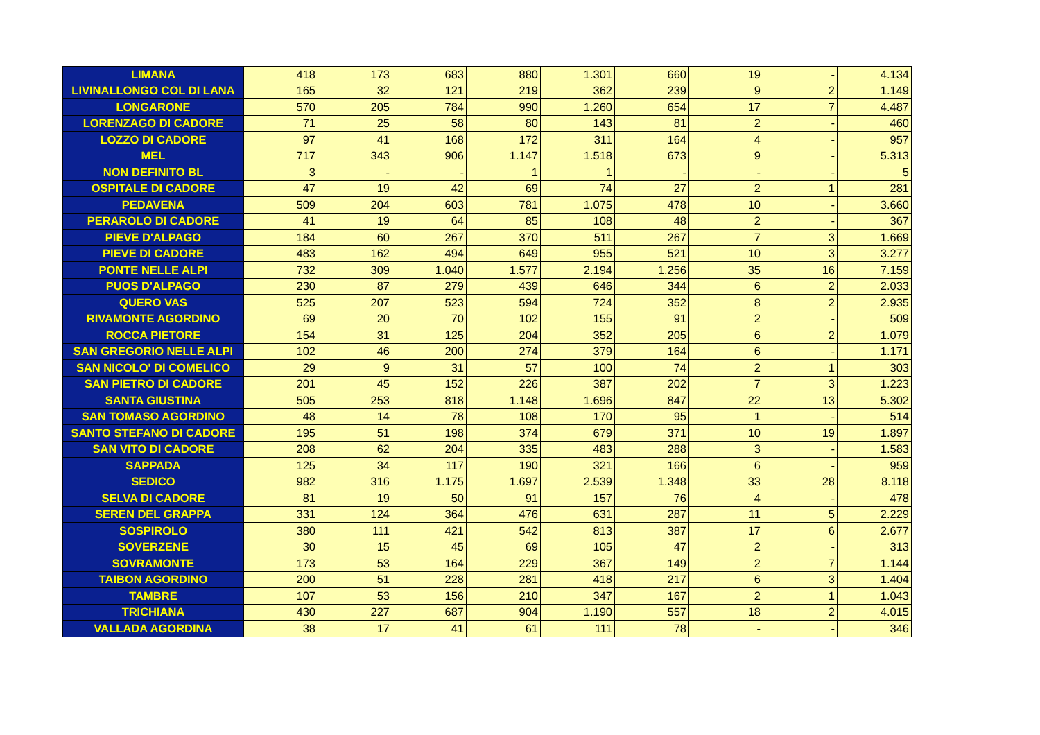| LIMANA | 418 | 173 | 683 | 880 | 1.301 | 660 | 19 | - | 4.134 |
| LIVINALLONGO COL DI LANA | 165 | 32 | 121 | 219 | 362 | 239 | 9 | 2 | 1.149 |
| LONGARONE | 570 | 205 | 784 | 990 | 1.260 | 654 | 17 | 7 | 4.487 |
| LORENZAGO DI CADORE | 71 | 25 | 58 | 80 | 143 | 81 | 2 | - | 460 |
| LOZZO DI CADORE | 97 | 41 | 168 | 172 | 311 | 164 | 4 | - | 957 |
| MEL | 717 | 343 | 906 | 1.147 | 1.518 | 673 | 9 | - | 5.313 |
| NON DEFINITO BL | 3 | - | - | 1 | 1 | - | - | - | 5 |
| OSPITALE DI CADORE | 47 | 19 | 42 | 69 | 74 | 27 | 2 | 1 | 281 |
| PEDAVENA | 509 | 204 | 603 | 781 | 1.075 | 478 | 10 | - | 3.660 |
| PERAROLO DI CADORE | 41 | 19 | 64 | 85 | 108 | 48 | 2 | - | 367 |
| PIEVE D'ALPAGO | 184 | 60 | 267 | 370 | 511 | 267 | 7 | 3 | 1.669 |
| PIEVE DI CADORE | 483 | 162 | 494 | 649 | 955 | 521 | 10 | 3 | 3.277 |
| PONTE NELLE ALPI | 732 | 309 | 1.040 | 1.577 | 2.194 | 1.256 | 35 | 16 | 7.159 |
| PUOS D'ALPAGO | 230 | 87 | 279 | 439 | 646 | 344 | 6 | 2 | 2.033 |
| QUERO VAS | 525 | 207 | 523 | 594 | 724 | 352 | 8 | 2 | 2.935 |
| RIVAMONTE AGORDINO | 69 | 20 | 70 | 102 | 155 | 91 | 2 | - | 509 |
| ROCCA PIETORE | 154 | 31 | 125 | 204 | 352 | 205 | 6 | 2 | 1.079 |
| SAN GREGORIO NELLE ALPI | 102 | 46 | 200 | 274 | 379 | 164 | 6 | - | 1.171 |
| SAN NICOLO' DI COMELICO | 29 | 9 | 31 | 57 | 100 | 74 | 2 | 1 | 303 |
| SAN PIETRO DI CADORE | 201 | 45 | 152 | 226 | 387 | 202 | 7 | 3 | 1.223 |
| SANTA GIUSTINA | 505 | 253 | 818 | 1.148 | 1.696 | 847 | 22 | 13 | 5.302 |
| SAN TOMASO AGORDINO | 48 | 14 | 78 | 108 | 170 | 95 | 1 | - | 514 |
| SANTO STEFANO DI CADORE | 195 | 51 | 198 | 374 | 679 | 371 | 10 | 19 | 1.897 |
| SAN VITO DI CADORE | 208 | 62 | 204 | 335 | 483 | 288 | 3 | - | 1.583 |
| SAPPADA | 125 | 34 | 117 | 190 | 321 | 166 | 6 | - | 959 |
| SEDICO | 982 | 316 | 1.175 | 1.697 | 2.539 | 1.348 | 33 | 28 | 8.118 |
| SELVA DI CADORE | 81 | 19 | 50 | 91 | 157 | 76 | 4 | - | 478 |
| SEREN DEL GRAPPA | 331 | 124 | 364 | 476 | 631 | 287 | 11 | 5 | 2.229 |
| SOSPIROLO | 380 | 111 | 421 | 542 | 813 | 387 | 17 | 6 | 2.677 |
| SOVERZENE | 30 | 15 | 45 | 69 | 105 | 47 | 2 | - | 313 |
| SOVRAMONTE | 173 | 53 | 164 | 229 | 367 | 149 | 2 | 7 | 1.144 |
| TAIBON AGORDINO | 200 | 51 | 228 | 281 | 418 | 217 | 6 | 3 | 1.404 |
| TAMBRE | 107 | 53 | 156 | 210 | 347 | 167 | 2 | 1 | 1.043 |
| TRICHIANA | 430 | 227 | 687 | 904 | 1.190 | 557 | 18 | 2 | 4.015 |
| VALLADA AGORDINA | 38 | 17 | 41 | 61 | 111 | 78 | - | - | 346 |